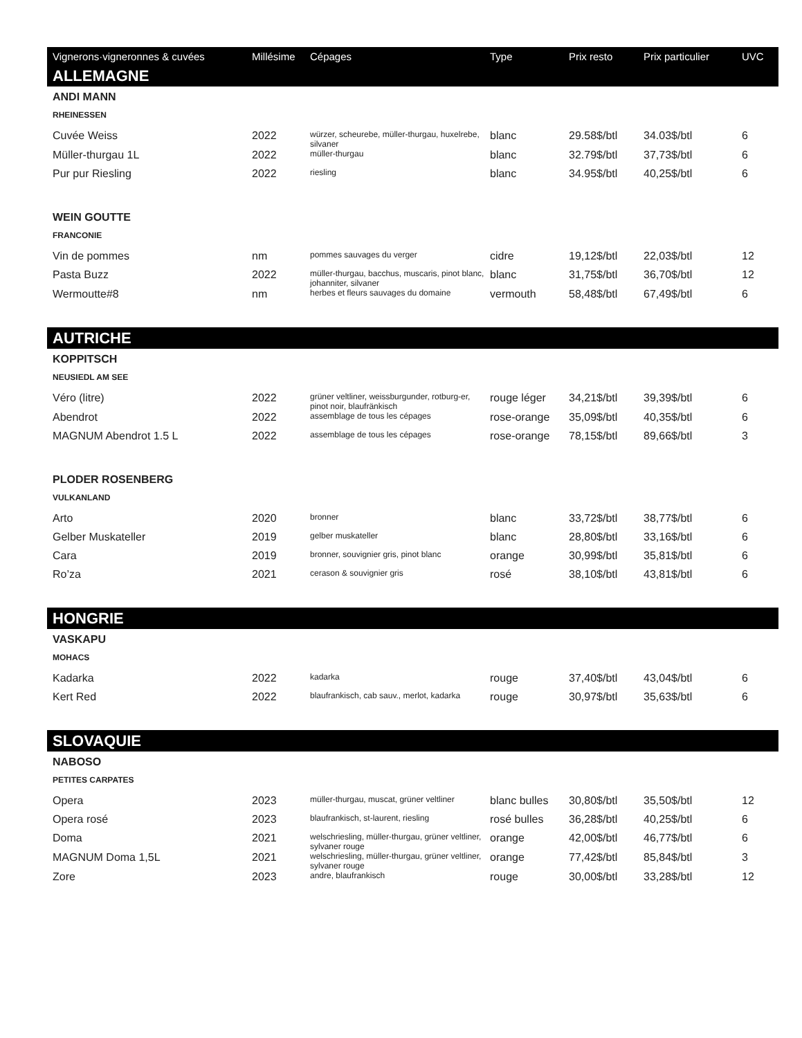| Vignerons·vigneronnes & cuvées | Millésime | Cépages | Type | Prix resto | Prix particulier | UVC |
| --- | --- | --- | --- | --- | --- | --- |
| ALLEMAGNE | | | | | | |
| ANDI MANN | | | | | | |
| RHEINESSEN | | | | | | |
| Cuvée Weiss | 2022 | würzer, scheurebe, müller-thurgau, huxelrebe, silvaner | blanc | 29.58$/btl | 34.03$/btl | 6 |
| Müller-thurgau 1L | 2022 | müller-thurgau | blanc | 32.79$/btl | 37,73$/btl | 6 |
| Pur pur Riesling | 2022 | riesling | blanc | 34.95$/btl | 40,25$/btl | 6 |
| WEIN GOUTTE | | | | | | |
| FRANCONIE | | | | | | |
| Vin de pommes | nm | pommes sauvages du verger | cidre | 19,12$/btl | 22,03$/btl | 12 |
| Pasta Buzz | 2022 | müller-thurgau, bacchus, muscaris, pinot blanc, johanniter, silvaner | blanc | 31,75$/btl | 36,70$/btl | 12 |
| Wermoutte#8 | nm | herbes et fleurs sauvages du domaine | vermouth | 58,48$/btl | 67,49$/btl | 6 |
| AUTRICHE | | | | | | |
| KOPPITSCH | | | | | | |
| NEUSIEDL AM SEE | | | | | | |
| Véro (litre) | 2022 | grüner veltliner, weissburgunder, rotburg-er, pinot noir, blaufränkisch | rouge léger | 34,21$/btl | 39,39$/btl | 6 |
| Abendrot | 2022 | assemblage de tous les cépages | rose-orange | 35,09$/btl | 40,35$/btl | 6 |
| MAGNUM Abendrot 1.5 L | 2022 | assemblage de tous les cépages | rose-orange | 78,15$/btl | 89,66$/btl | 3 |
| PLODER ROSENBERG | | | | | | |
| VULKANLAND | | | | | | |
| Arto | 2020 | bronner | blanc | 33,72$/btl | 38,77$/btl | 6 |
| Gelber Muskateller | 2019 | gelber muskateller | blanc | 28,80$/btl | 33,16$/btl | 6 |
| Cara | 2019 | bronner, souvignier gris, pinot blanc | orange | 30,99$/btl | 35,81$/btl | 6 |
| Ro’za | 2021 | cerason & souvignier gris | rosé | 38,10$/btl | 43,81$/btl | 6 |
| HONGRIE | | | | | | |
| VASKAPU | | | | | | |
| MOHACS | | | | | | |
| Kadarka | 2022 | kadarka | rouge | 37,40$/btl | 43,04$/btl | 6 |
| Kert Red | 2022 | blaufrankisch, cab sauv., merlot, kadarka | rouge | 30,97$/btl | 35,63$/btl | 6 |
| SLOVAQUIE | | | | | | |
| NABOSO | | | | | | |
| PETITES CARPATES | | | | | | |
| Opera | 2023 | müller-thurgau, muscat, grüner veltliner | blanc bulles | 30,80$/btl | 35,50$/btl | 12 |
| Opera rosé | 2023 | blaufrankisch, st-laurent, riesling | rosé bulles | 36,28$/btl | 40,25$/btl | 6 |
| Doma | 2021 | welschriesling, müller-thurgau, grüner veltliner, sylvaner rouge | orange | 42,00$/btl | 46,77$/btl | 6 |
| MAGNUM Doma 1,5L | 2021 | welschriesling, müller-thurgau, grüner veltliner, sylvaner rouge | orange | 77,42$/btl | 85,84$/btl | 3 |
| Zore | 2023 | andre, blaufrankisch | rouge | 30,00$/btl | 33,28$/btl | 12 |